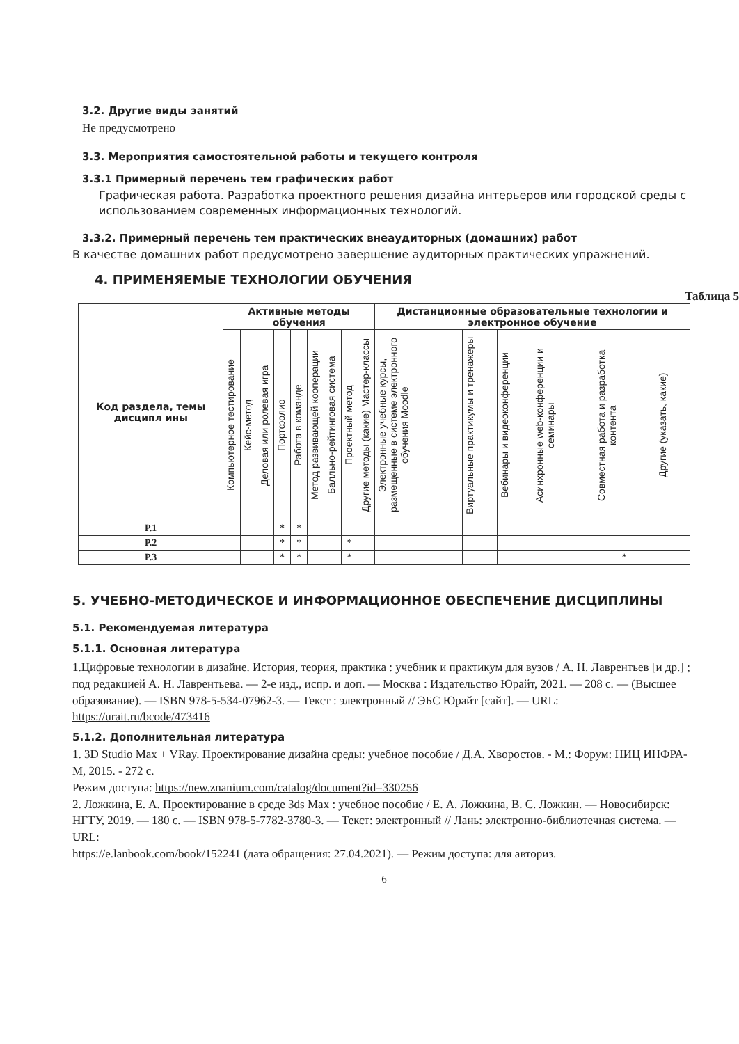3.2. Другие виды занятий
Не предусмотрено
3.3. Мероприятия самостоятельной работы и текущего контроля
3.3.1 Примерный перечень тем графических работ
Графическая работа. Разработка проектного решения дизайна интерьеров или городской среды с использованием современных информационных технологий.
3.3.2. Примерный перечень тем практических внеаудиторных (домашних) работ
В качестве домашних работ предусмотрено завершение аудиторных практических упражнений.
4. ПРИМЕНЯЕМЫЕ ТЕХНОЛОГИИ ОБУЧЕНИЯ
Таблица 5
| Код раздела, темы дисципл ины | Активные методы обучения | | | | | | | | | Дистанционные образовательные технологии и электронное обучение | | | | | |
| --- | --- | --- | --- | --- | --- | --- | --- | --- | --- | --- | --- | --- | --- | --- | --- |
| | Компьютерное тестирование | Кейс-метод | Деловая или ролевая игра | Портфолио | Работа в команде | Метод развивающей кооперации | Балльно-рейтинговая система | Проектный метод | Другие методы (какие) Мастер-классы | Электронные учебные курсы, размещенные в системе электронного обучения Moodle | Виртуальные практикумы и тренажеры | Вебинары и видеоконференции | Асинхронные web-конференции и семинары | Совместная работа и разработка контента | Другие (указать, какие) |
| Р.1 | | | | * | * | | | | | | | | | | |
| Р.2 | | | | * | * | | | * | | | | | | | |
| Р.3 | | | | * | * | | | * | | | | | | * | |
5. УЧЕБНО-МЕТОДИЧЕСКОЕ И ИНФОРМАЦИОННОЕ ОБЕСПЕЧЕНИЕ ДИСЦИПЛИНЫ
5.1. Рекомендуемая литература
5.1.1. Основная литература
1.Цифровые технологии в дизайне. История, теория, практика : учебник и практикум для вузов / А. Н. Лаврентьев [и др.] ; под редакцией А. Н. Лаврентьева. — 2-е изд., испр. и доп. — Москва : Издательство Юрайт, 2021. — 208 с. — (Высшее образование). — ISBN 978-5-534-07962-3. — Текст : электронный // ЭБС Юрайт [сайт]. — URL: https://urait.ru/bcode/473416
5.1.2. Дополнительная литература
1. 3D Studio Max + VRay. Проектирование дизайна среды: учебное пособие / Д.А. Хворостов. - М.: Форум: НИЦ ИНФРА-М, 2015. - 272 с.
Режим доступа: https://new.znanium.com/catalog/document?id=330256
2. Ложкина, Е. А. Проектирование в среде 3ds Max : учебное пособие / Е. А. Ложкина, В. С. Ложкин. — Новосибирск: НГТУ, 2019. — 180 с. — ISBN 978-5-7782-3780-3. — Текст: электронный // Лань: электронно-библиотечная система. — URL:
https://e.lanbook.com/book/152241 (дата обращения: 27.04.2021). — Режим доступа: для авториз.
6